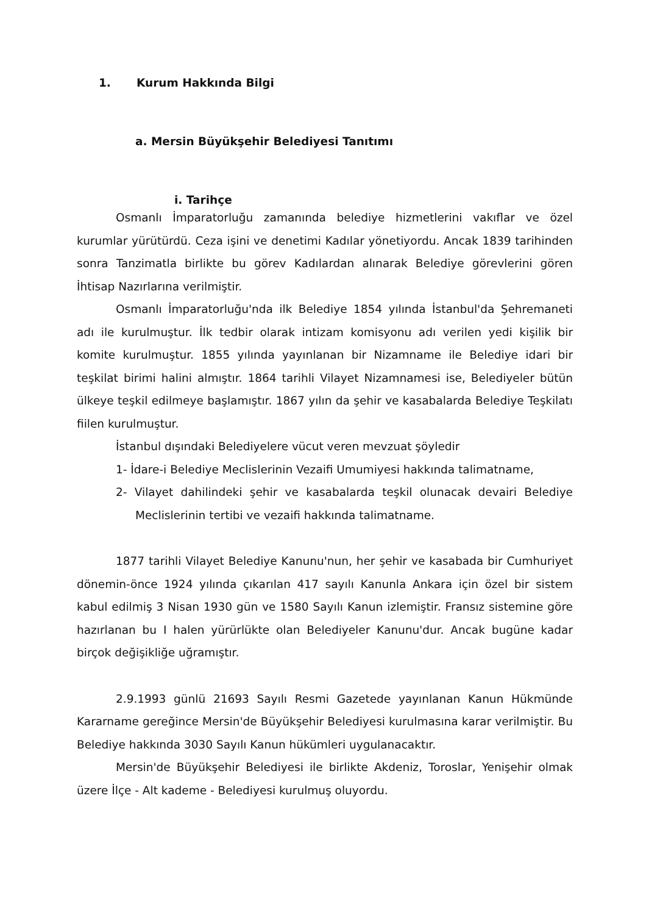1. Kurum Hakkında Bilgi
a. Mersin Büyükşehir Belediyesi Tanıtımı
i. Tarihçe
Osmanlı İmparatorluğu zamanında belediye hizmetlerini vakıflar ve özel kurumlar yürütürdü. Ceza işini ve denetimi Kadılar yönetiyordu. Ancak 1839 tarihinden sonra Tanzimatla birlikte bu görev Kadılardan alınarak Belediye görevlerini gören İhtisap Nazırlarına verilmiştir.
Osmanlı İmparatorluğu'nda ilk Belediye 1854 yılında İstanbul'da Şehremaneti adı ile kurulmuştur. İlk tedbir olarak intizam komisyonu adı verilen yedi kişilik bir komite kurulmuştur. 1855 yılında yayınlanan bir Nizamname ile Belediye idari bir teşkilat birimi halini almıştır. 1864 tarihli Vilayet Nizamnamesi ise, Belediyeler bütün ülkeye teşkil edilmeye başlamıştır. 1867 yılın da şehir ve kasabalarda Belediye Teşkilatı fiilen kurulmuştur.
İstanbul dışındaki Belediyelere vücut veren mevzuat şöyledir
1- İdare-i Belediye Meclislerinin Vezaifi Umumiyesi hakkında talimatname,
2- Vilayet dahilindeki şehir ve kasabalarda teşkil olunacak devairi Belediye Meclislerinin tertibi ve vezaifi hakkında talimatname.
1877 tarihli Vilayet Belediye Kanunu'nun, her şehir ve kasabada bir Cumhuriyet dönemin-önce 1924 yılında çıkarılan 417 sayılı Kanunla Ankara için özel bir sistem kabul edilmiş 3 Nisan 1930 gün ve 1580 Sayılı Kanun izlemiştir. Fransız sistemine göre hazırlanan bu I halen yürürlükte olan Belediyeler Kanunu'dur. Ancak bugüne kadar birçok değişikliğe uğramıştır.
2.9.1993 günlü 21693 Sayılı Resmi Gazetede yayınlanan Kanun Hükmünde Kararname gereğince Mersin'de Büyükşehir Belediyesi kurulmasına karar verilmiştir. Bu Belediye hakkında 3030 Sayılı Kanun hükümleri uygulanacaktır.
Mersin'de Büyükşehir Belediyesi ile birlikte Akdeniz, Toroslar, Yenişehir olmak üzere İlçe - Alt kademe - Belediyesi kurulmuş oluyordu.